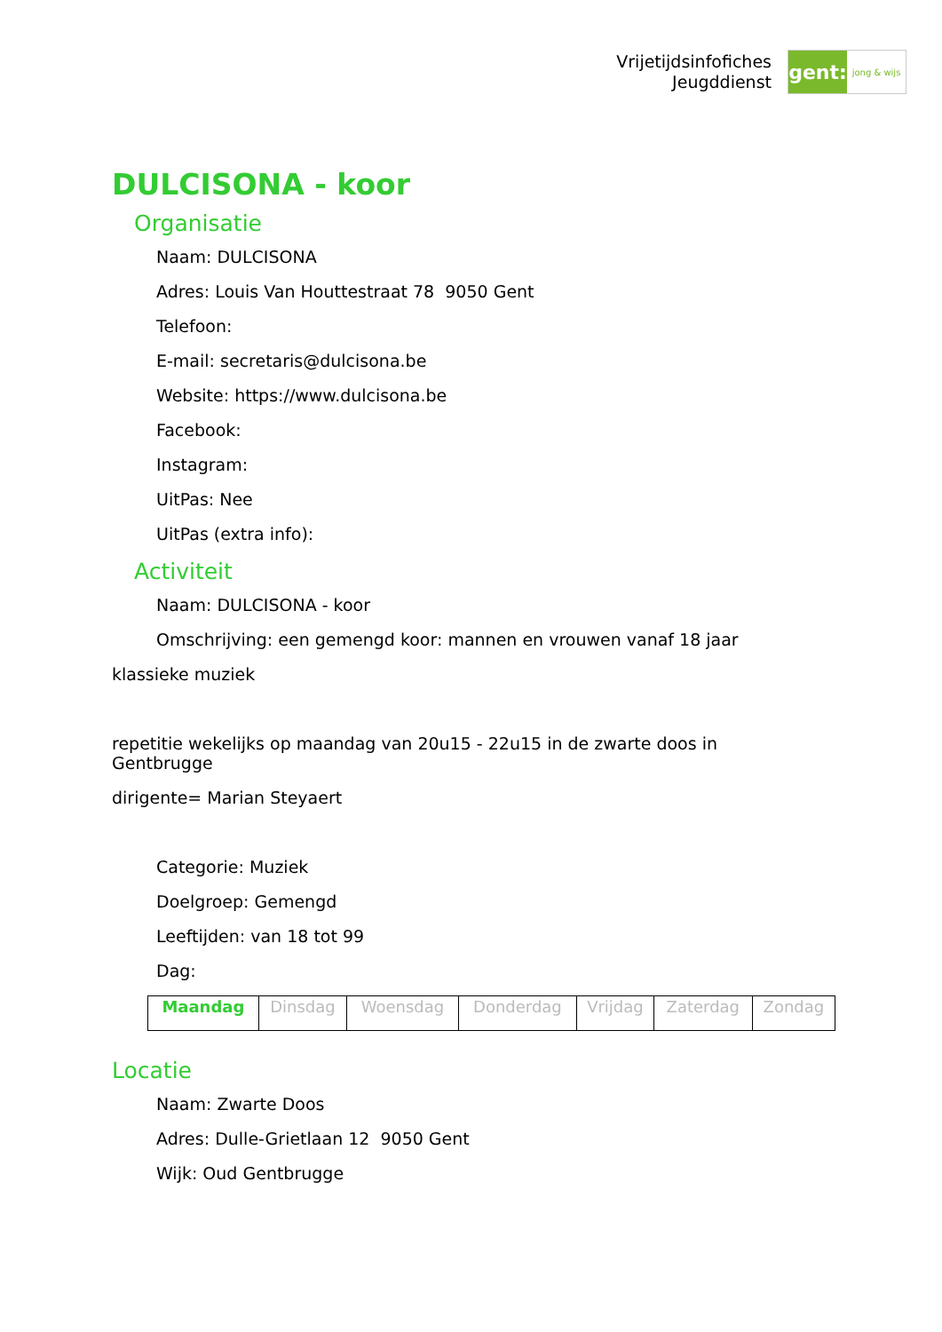Vrijetijdsinfofiches
Jeugddienst
gent:
jong & wijs
DULCISONA - koor
Organisatie
Naam: DULCISONA
Adres: Louis Van Houttestraat 78 9050 Gent
Telefoon:
E-mail: secretaris@dulcisona.be
Website: https://www.dulcisona.be
Facebook:
Instagram:
UitPas: Nee
UitPas (extra info):
Activiteit
Naam: DULCISONA - koor
Omschrijving: een gemengd koor: mannen en vrouwen vanaf 18 jaar
klassieke muziek
repetitie wekelijks op maandag van 20u15 - 22u15 in de zwarte doos in
Gentbrugge
dirigente= Marian Steyaert
Categorie: Muziek
Doelgroep: Gemengd
Leeftijden: van 18 tot 99
Dag:
| Maandag | Dinsdag | Woensdag | Donderdag | Vrijdag | Zaterdag | Zondag |
Locatie
Naam: Zwarte Doos
Adres: Dulle-Grietlaan 12 9050 Gent
Wijk: Oud Gentbrugge